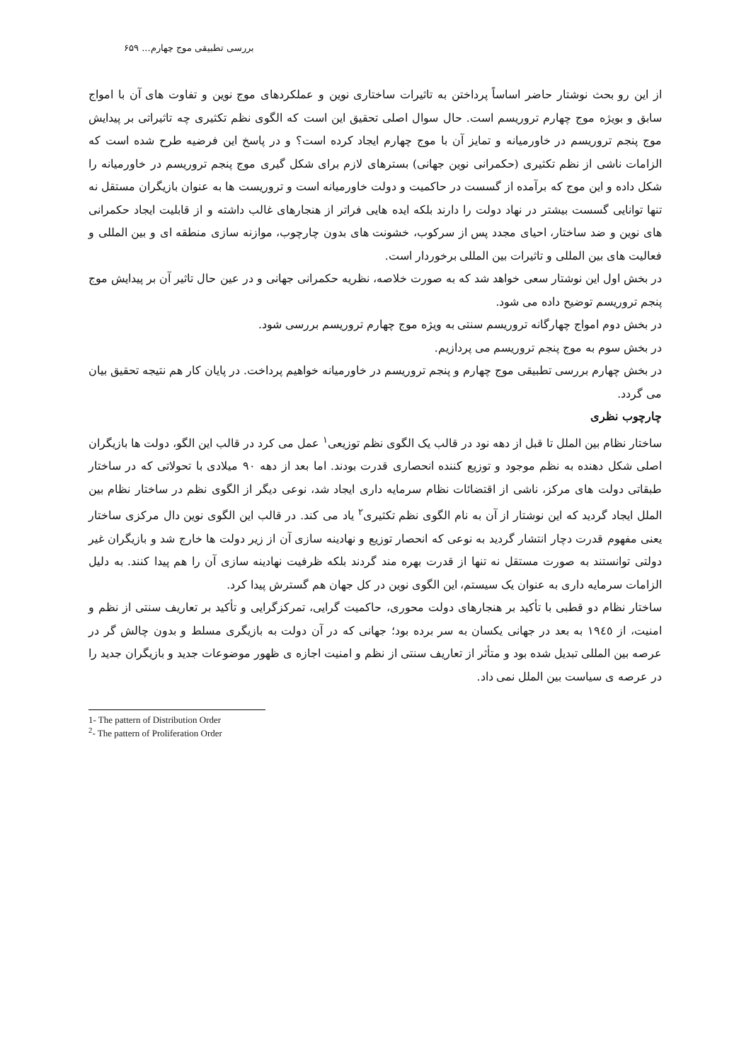بررسی تطبیقی موج چهارم... ۶۵۹
از این رو بحث نوشتار حاضر اساساً پرداختن به تاثیرات ساختاری نوین و عملکردهای موج نوین و تفاوت های آن با امواج سابق و بویژه موج چهارم تروریسم است. حال سوال اصلی تحقیق این است که الگوی نظم تکثیری چه تاثیراتی بر پیدایش موج پنجم تروریسم در خاورمیانه و تمایز آن با موج چهارم ایجاد کرده است؟ و در پاسخ این فرضیه طرح شده است که الزامات ناشی از نظم تکثیری (حکمرانی نوین جهانی) بسترهای لازم برای شکل گیری موج پنجم تروریسم در خاورمیانه را شکل داده و این موج که برآمده از گسست در حاکمیت و دولت خاورمیانه است و تروریست ها به عنوان بازیگران مستقل نه تنها توانایی گسست بیشتر در نهاد دولت را دارند بلکه ایده هایی فراتر از هنجارهای غالب داشته و از قابلیت ایجاد حکمرانی های نوین و ضد ساختار، احیای مجدد پس از سرکوب، خشونت های بدون چارچوب، موازنه سازی منطقه ای و بین المللی و فعالیت های بین المللی و تاثیرات بین المللی برخوردار است.
در بخش اول این نوشتار سعی خواهد شد که به صورت خلاصه، نظریه حکمرانی جهانی و در عین حال تاثیر آن بر پیدایش موج پنجم تروریسم توضیح داده می شود.
در بخش دوم امواج چهارگانه تروریسم سنتی به ویژه موج چهارم تروریسم بررسی شود.
در بخش سوم به موج پنجم تروریسم می پردازیم.
در بخش چهارم بررسی تطبیقی موج چهارم و پنجم تروریسم در خاورمیانه خواهیم پرداخت. در پایان کار هم نتیجه تحقیق بیان می گردد.
چارچوب نظری
ساختار نظام بین الملل تا قبل از دهه نود در قالب یک الگوی نظم توزیعی<sup>۱</sup> عمل می کرد در قالب این الگو، دولت ها بازیگران اصلی شکل دهنده به نظم موجود و توزیع کننده انحصاری قدرت بودند. اما بعد از دهه ۹۰ میلادی با تحولاتی که در ساختار طبقاتی دولت های مرکز، ناشی از اقتضائات نظام سرمایه داری ایجاد شد، نوعی دیگر از الگوی نظم در ساختار نظام بین الملل ایجاد گردید که این نوشتار از آن به نام الگوی نظم تکثیری<sup>۲</sup> یاد می کند. در قالب این الگوی نوین دال مرکزی ساختار یعنی مفهوم قدرت دچار انتشار گردید به نوعی که انحصار توزیع و نهادینه سازی آن از زیر دولت ها خارج شد و بازیگران غیر دولتی توانستند به صورت مستقل نه تنها از قدرت بهره مند گردند بلکه ظرفیت نهادینه سازی آن را هم پیدا کنند. به دلیل الزامات سرمایه داری به عنوان یک سیستم، این الگوی نوین در کل جهان هم گسترش پیدا کرد.
ساختار نظام دو قطبی با تأکید بر هنجارهای دولت محوری، حاکمیت گرایی، تمرکزگرایی و تأکید بر تعاریف سنتی از نظم و امنیت، از ۱۹٤٥ به بعد در جهانی یکسان به سر برده بود؛ جهانی که در آن دولت به بازیگری مسلط و بدون چالش گر در عرصه بین المللی تبدیل شده بود و متأثر از تعاریف سنتی از نظم و امنیت اجازه ی ظهور موضوعات جدید و بازیگران جدید را در عرصه ی سیاست بین الملل نمی داد.
1- The pattern of Distribution Order
<sup>2</sup>- The pattern of Proliferation Order